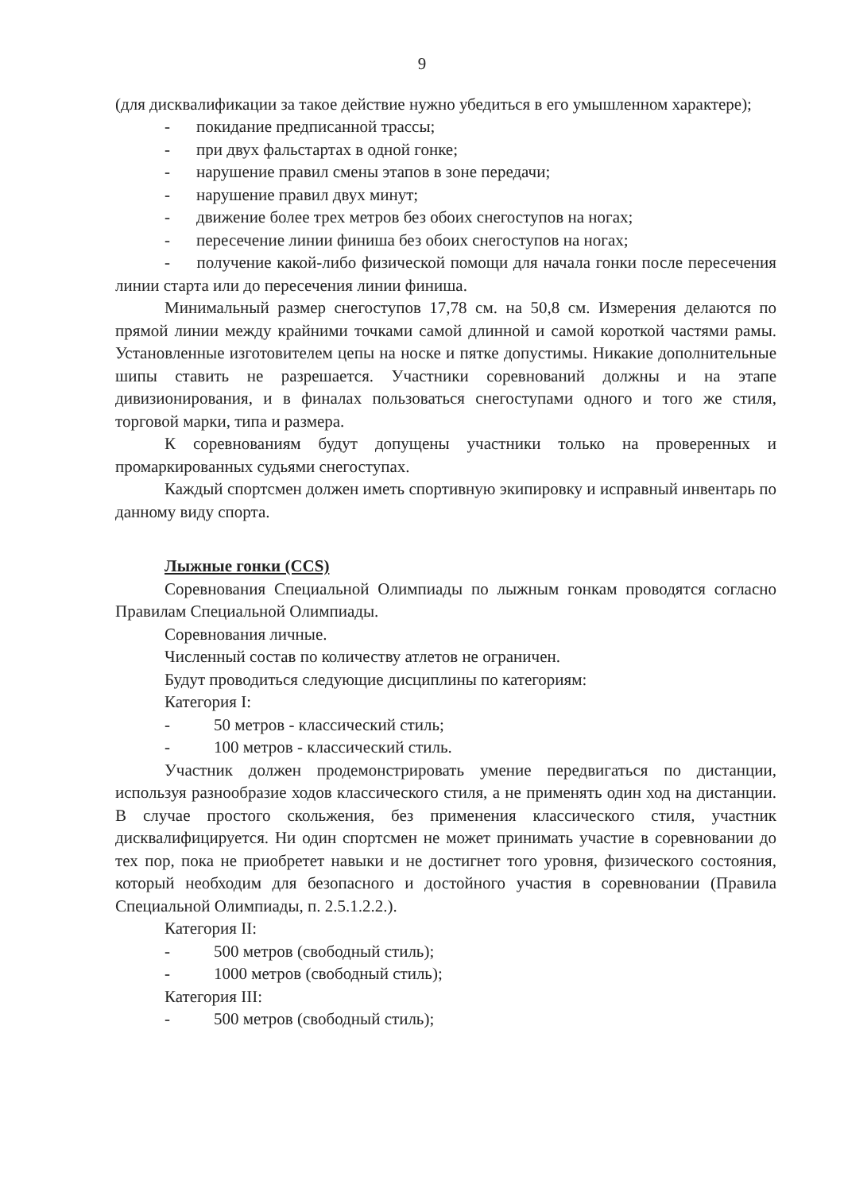9
(для дисквалификации за такое действие нужно убедиться в его умышленном характере);
- покидание предписанной трассы;
- при двух фальстартах в одной гонке;
- нарушение правил смены этапов в зоне передачи;
- нарушение правил двух минут;
- движение более трех метров без обоих снегоступов на ногах;
- пересечение линии финиша без обоих снегоступов на ногах;
- получение какой-либо физической помощи для начала гонки после пересечения линии старта или до пересечения линии финиша.
Минимальный размер снегоступов 17,78 см. на 50,8 см. Измерения делаются по прямой линии между крайними точками самой длинной и самой короткой частями рамы. Установленные изготовителем цепы на носке и пятке допустимы. Никакие дополнительные шипы ставить не разрешается. Участники соревнований должны и на этапе дивизионирования, и в финалах пользоваться снегоступами одного и того же стиля, торговой марки, типа и размера.
К соревнованиям будут допущены участники только на проверенных и промаркированных судьями снегоступах.
Каждый спортсмен должен иметь спортивную экипировку и исправный инвентарь по данному виду спорта.
Лыжные гонки (CCS)
Соревнования Специальной Олимпиады по лыжным гонкам проводятся согласно Правилам Специальной Олимпиады.
Соревнования личные.
Численный состав по количеству атлетов не ограничен.
Будут проводиться следующие дисциплины по категориям:
Категория I:
- 50 метров - классический стиль;
- 100 метров - классический стиль.
Участник должен продемонстрировать умение передвигаться по дистанции, используя разнообразие ходов классического стиля, а не применять один ход на дистанции. В случае простого скольжения, без применения классического стиля, участник дисквалифицируется. Ни один спортсмен не может принимать участие в соревновании до тех пор, пока не приобретет навыки и не достигнет того уровня, физического состояния, который необходим для безопасного и достойного участия в соревновании (Правила Специальной Олимпиады, п. 2.5.1.2.2.).
Категория II:
- 500 метров (свободный стиль);
- 1000 метров (свободный стиль);
Категория III:
- 500 метров (свободный стиль);